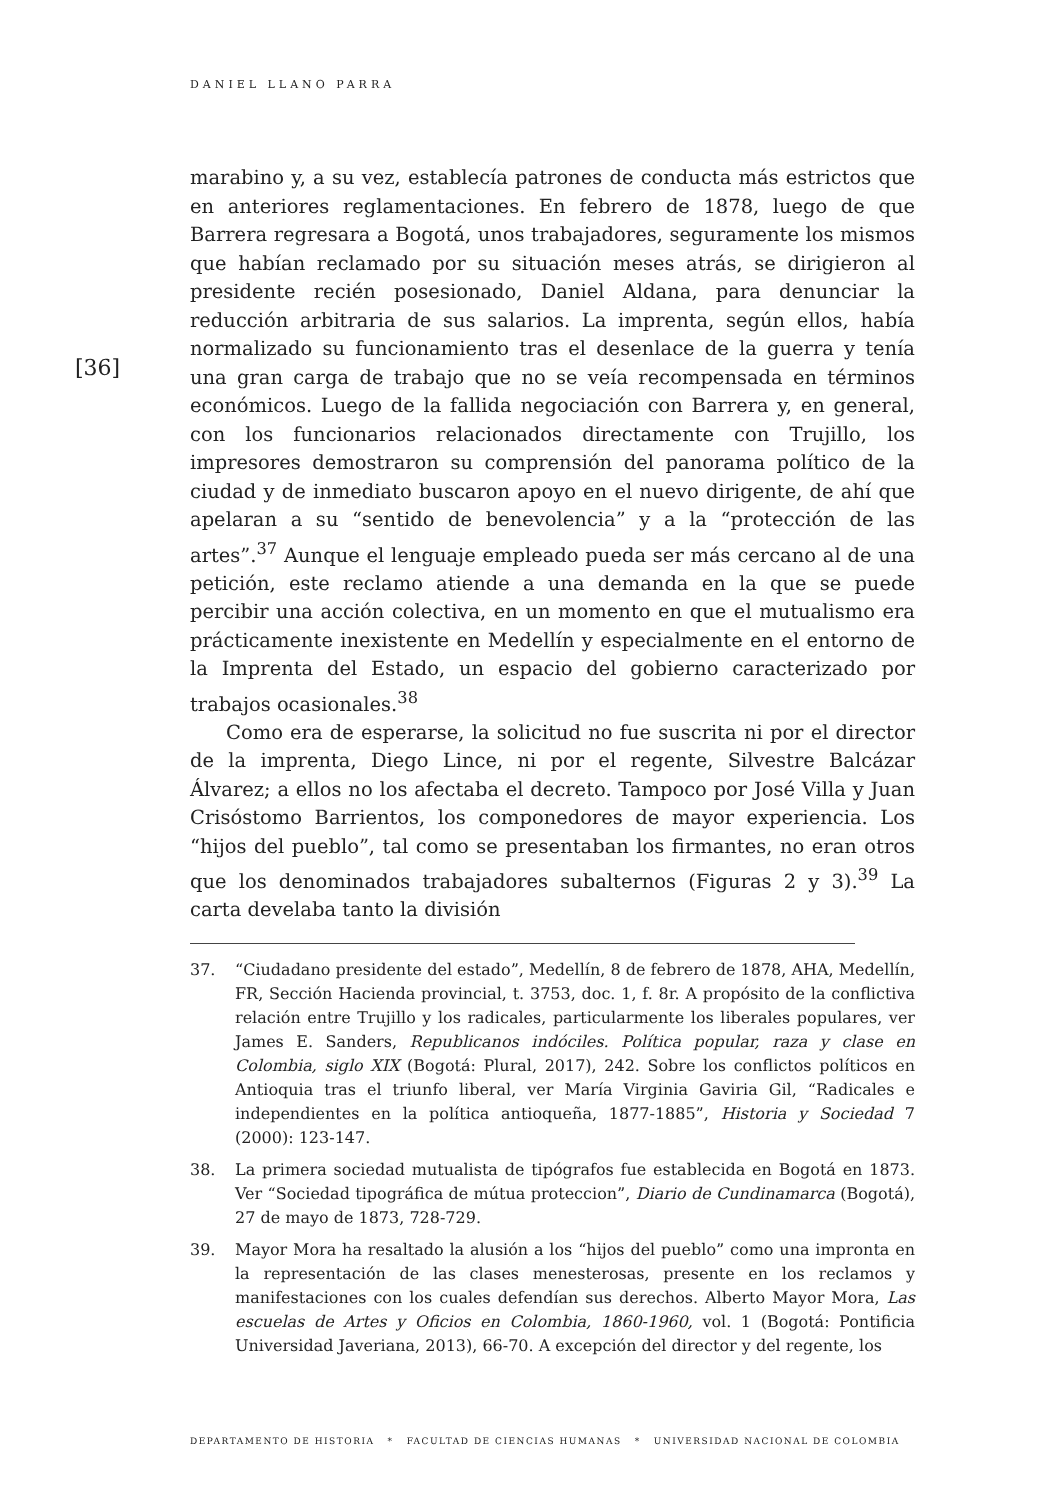DANIEL LLANO PARRA
[36]
marabino y, a su vez, establecía patrones de conducta más estrictos que en anteriores reglamentaciones. En febrero de 1878, luego de que Barrera regresara a Bogotá, unos trabajadores, seguramente los mismos que habían reclamado por su situación meses atrás, se dirigieron al presidente recién posesionado, Daniel Aldana, para denunciar la reducción arbitraria de sus salarios. La imprenta, según ellos, había normalizado su funcionamiento tras el desenlace de la guerra y tenía una gran carga de trabajo que no se veía recompensada en términos económicos. Luego de la fallida negociación con Barrera y, en general, con los funcionarios relacionados directamente con Trujillo, los impresores demostraron su comprensión del panorama político de la ciudad y de inmediato buscaron apoyo en el nuevo dirigente, de ahí que apelaran a su “sentido de benevolencia” y a la “protección de las artes”.<sup>37</sup> Aunque el lenguaje empleado pueda ser más cercano al de una petición, este reclamo atiende a una demanda en la que se puede percibir una acción colectiva, en un momento en que el mutualismo era prácticamente inexistente en Medellín y especialmente en el entorno de la Imprenta del Estado, un espacio del gobierno caracterizado por trabajos ocasionales.<sup>38</sup>
Como era de esperarse, la solicitud no fue suscrita ni por el director de la imprenta, Diego Lince, ni por el regente, Silvestre Balcázar Álvarez; a ellos no los afectaba el decreto. Tampoco por José Villa y Juan Crisóstomo Barrientos, los componedores de mayor experiencia. Los “hijos del pueblo”, tal como se presentaban los firmantes, no eran otros que los denominados trabajadores subalternos (Figuras 2 y 3).<sup>39</sup> La carta develaba tanto la división
37. “Ciudadano presidente del estado”, Medellín, 8 de febrero de 1878, AHA, Medellín, FR, Sección Hacienda provincial, t. 3753, doc. 1, f. 8r. A propósito de la conflictiva relación entre Trujillo y los radicales, particularmente los liberales populares, ver James E. Sanders, Republicanos indóciles. Política popular, raza y clase en Colombia, siglo XIX (Bogotá: Plural, 2017), 242. Sobre los conflictos políticos en Antioquia tras el triunfo liberal, ver María Virginia Gaviria Gil, “Radicales e independientes en la política antioqueña, 1877-1885”, Historia y Sociedad 7 (2000): 123-147.
38. La primera sociedad mutualista de tipógrafos fue establecida en Bogotá en 1873. Ver “Sociedad tipográfica de mútua proteccion”, Diario de Cundinamarca (Bogotá), 27 de mayo de 1873, 728-729.
39. Mayor Mora ha resaltado la alusión a los “hijos del pueblo” como una impronta en la representación de las clases menesterosas, presente en los reclamos y manifestaciones con los cuales defendían sus derechos. Alberto Mayor Mora, Las escuelas de Artes y Oficios en Colombia, 1860-1960, vol. 1 (Bogotá: Pontificia Universidad Javeriana, 2013), 66-70. A excepción del director y del regente, los
DEPARTAMENTO DE HISTORIA * FACULTAD DE CIENCIAS HUMANAS * UNIVERSIDAD NACIONAL DE COLOMBIA